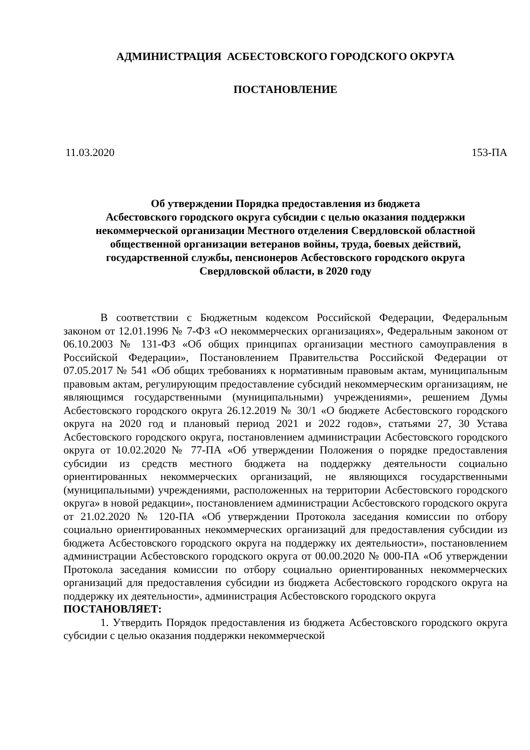АДМИНИСТРАЦИЯ АСБЕСТОВСКОГО ГОРОДСКОГО ОКРУГА
ПОСТАНОВЛЕНИЕ
11.03.2020 153-ПА
Об утверждении Порядка предоставления из бюджета
Асбестовского городского округа субсидии с целью оказания поддержки
некоммерческой организации Местного отделения Свердловской областной
общественной организации ветеранов войны, труда, боевых действий,
государственной службы, пенсионеров Асбестовского городского округа
Свердловской области, в 2020 году
В соответствии с Бюджетным кодексом Российской Федерации, Федеральным законом от 12.01.1996 № 7-ФЗ «О некоммерческих организациях», Федеральным законом от 06.10.2003 № 131-ФЗ «Об общих принципах организации местного самоуправления в Российской Федерации», Постановлением Правительства Российской Федерации от 07.05.2017 № 541 «Об общих требованиях к нормативным правовым актам, муниципальным правовым актам, регулирующим предоставление субсидий некоммерческим организациям, не являющимся государственными (муниципальными) учреждениями», решением Думы Асбестовского городского округа 26.12.2019 № 30/1 «О бюджете Асбестовского городского округа на 2020 год и плановый период 2021 и 2022 годов», статьями 27, 30 Устава Асбестовского городского округа, постановлением администрации Асбестовского городского округа от 10.02.2020 № 77-ПА «Об утверждении Положения о порядке предоставления субсидии из средств местного бюджета на поддержку деятельности социально ориентированных некоммерческих организаций, не являющихся государственными (муниципальными) учреждениями, расположенных на территории Асбестовского городского округа» в новой редакции», постановлением администрации Асбестовского городского округа от 21.02.2020 № 120-ПА «Об утверждении Протокола заседания комиссии по отбору социально ориентированных некоммерческих организаций для предоставления субсидии из бюджета Асбестовского городского округа на поддержку их деятельности», постановлением администрации Асбестовского городского округа от 00.00.2020 № 000-ПА «Об утверждении Протокола заседания комиссии по отбору социально ориентированных некоммерческих организаций для предоставления субсидии из бюджета Асбестовского городского округа на поддержку их деятельности», администрация Асбестовского городского округа
ПОСТАНОВЛЯЕТ:
1. Утвердить Порядок предоставления из бюджета Асбестовского городского округа субсидии с целью оказания поддержки некоммерческой